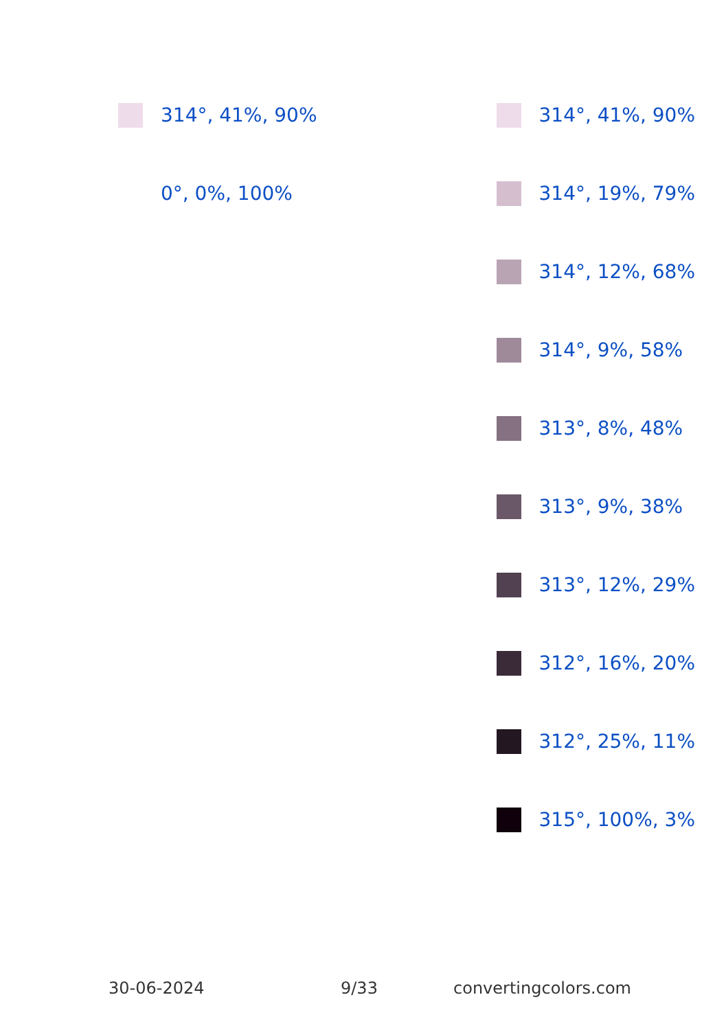314°, 41%, 90%
0°, 0%, 100%
314°, 41%, 90%
314°, 19%, 79%
314°, 12%, 68%
314°, 9%, 58%
313°, 8%, 48%
313°, 9%, 38%
313°, 12%, 29%
312°, 16%, 20%
312°, 25%, 11%
315°, 100%, 3%
30-06-2024 9/33 convertingcolors.com